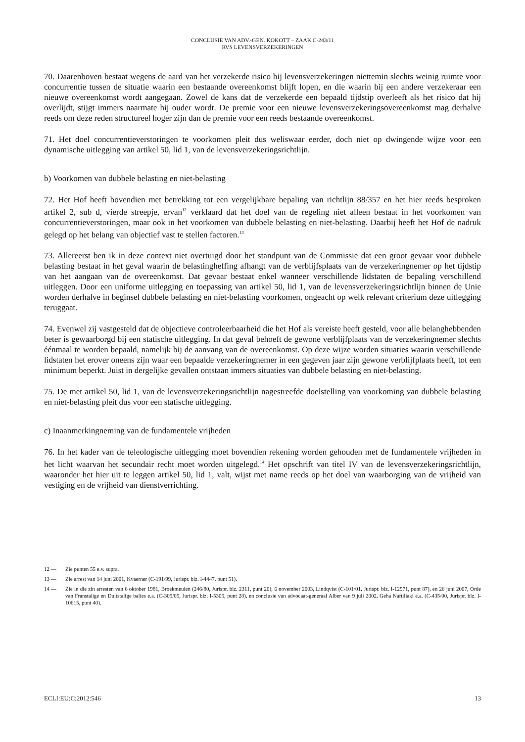CONCLUSIE VAN ADV.-GEN. KOKOTT – ZAAK C-243/11
RVS LEVENSVERZEKERINGEN
70. Daarenboven bestaat wegens de aard van het verzekerde risico bij levensverzekeringen niettemin slechts weinig ruimte voor concurrentie tussen de situatie waarin een bestaande overeenkomst blijft lopen, en die waarin bij een andere verzekeraar een nieuwe overeenkomst wordt aangegaan. Zowel de kans dat de verzekerde een bepaald tijdstip overleeft als het risico dat hij overlijdt, stijgt immers naarmate hij ouder wordt. De premie voor een nieuwe levensverzekeringsovereenkomst mag derhalve reeds om deze reden structureel hoger zijn dan de premie voor een reeds bestaande overeenkomst.
71. Het doel concurrentieverstoringen te voorkomen pleit dus weliswaar eerder, doch niet op dwingende wijze voor een dynamische uitlegging van artikel 50, lid 1, van de levensverzekeringsrichtlijn.
b) Voorkomen van dubbele belasting en niet-belasting
72. Het Hof heeft bovendien met betrekking tot een vergelijkbare bepaling van richtlijn 88/357 en het hier reeds besproken artikel 2, sub d, vierde streepje, ervan<sup>12</sup> verklaard dat het doel van de regeling niet alleen bestaat in het voorkomen van concurrentieverstoringen, maar ook in het voorkomen van dubbele belasting en niet-belasting. Daarbij heeft het Hof de nadruk gelegd op het belang van objectief vast te stellen factoren.<sup>13</sup>
73. Allereerst ben ik in deze context niet overtuigd door het standpunt van de Commissie dat een groot gevaar voor dubbele belasting bestaat in het geval waarin de belastingheffing afhangt van de verblijfsplaats van de verzekeringnemer op het tijdstip van het aangaan van de overeenkomst. Dat gevaar bestaat enkel wanneer verschillende lidstaten de bepaling verschillend uitleggen. Door een uniforme uitlegging en toepassing van artikel 50, lid 1, van de levensverzekeringsrichtlijn binnen de Unie worden derhalve in beginsel dubbele belasting en niet-belasting voorkomen, ongeacht op welk relevant criterium deze uitlegging teruggaat.
74. Evenwel zij vastgesteld dat de objectieve controleerbaarheid die het Hof als vereiste heeft gesteld, voor alle belanghebbenden beter is gewaarborgd bij een statische uitlegging. In dat geval behoeft de gewone verblijfplaats van de verzekeringnemer slechts éénmaal te worden bepaald, namelijk bij de aanvang van de overeenkomst. Op deze wijze worden situaties waarin verschillende lidstaten het erover oneens zijn waar een bepaalde verzekeringnemer in een gegeven jaar zijn gewone verblijfplaats heeft, tot een minimum beperkt. Juist in dergelijke gevallen ontstaan immers situaties van dubbele belasting en niet-belasting.
75. De met artikel 50, lid 1, van de levensverzekeringsrichtlijn nagestreefde doelstelling van voorkoming van dubbele belasting en niet-belasting pleit dus voor een statische uitlegging.
c) Inaanmerkingneming van de fundamentele vrijheden
76. In het kader van de teleologische uitlegging moet bovendien rekening worden gehouden met de fundamentele vrijheden in het licht waarvan het secundair recht moet worden uitgelegd.<sup>14</sup> Het opschrift van titel IV van de levensverzekeringsrichtlijn, waaronder het hier uit te leggen artikel 50, lid 1, valt, wijst met name reeds op het doel van waarborging van de vrijheid van vestiging en de vrijheid van dienstverrichting.
12 —
Zie punten 55 e.v. supra.
13 —
Zie arrest van 14 juni 2001, Kvaerner (C-191/99, Jurispr. blz. I-4447, punt 51).
14 —
Zie in die zin arresten van 6 oktober 1981, Broekmeulen (246/80, Jurispr. blz. 2311, punt 20); 6 november 2003, Lindqvist (C-101/01, Jurispr. blz. I-12971, punt 87), en 26 juni 2007, Orde van Franstalige en Duitstalige balies e.a. (C-305/05, Jurispr. blz. I-5305, punt 28), en conclusie van advocaat-generaal Alber van 9 juli 2002, Geha Naftiliaki e.a. (C-435/00, Jurispr. blz. I-10615, punt 40).
ECLI:EU:C:2012:546 13